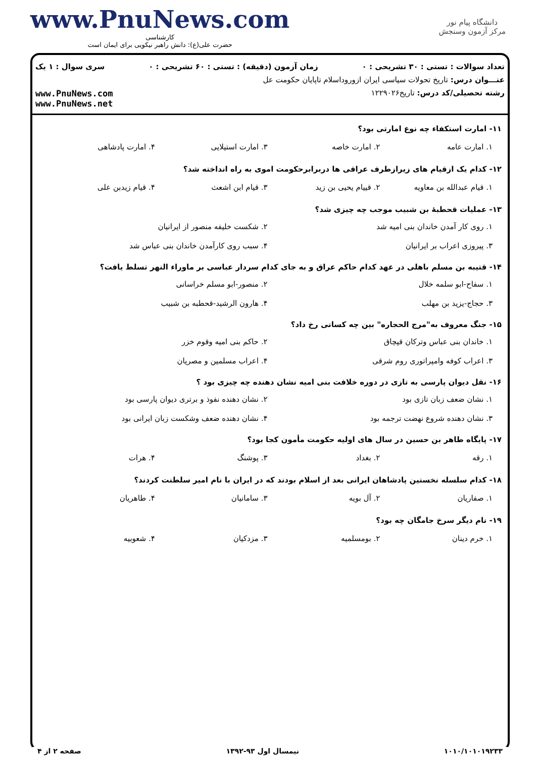دانشگاه پیام نور
مرکز آزمون وسنجش
www.PnuNews.com
کارشناسی
حضرت علی(ع): دانش راهبر نیکویی برای ایمان است
تعداد سوالات : تستی : ۳۰ تشریحی : ۰ زمان آزمون (دقیقه) : تستی : ۶۰ تشریحی : ۰ سری سوال : ۱ یک
عنـــوان درس: تاریخ تحولات سیاسی ایران ازورود‌اسلام تاپایان حکومت عل
رشته تحصیلی/کد درس: تاریخ۱۲۲۹۰۲۶ www.PnuNews.com
www.PnuNews.net
۱۱- امارت استکفاء چه نوع امارتی بود؟
۱. امارت عامه ۲. امارت خاصه ۳. امارت استیلایی ۴. امارت پادشاهی
۱۲- کدام یک ازقیام های زیرازطرف عراقی ها دربرابرحکومت اموی به راه انداخته شد؟
۱. قیام عبدالله بن معاویه ۲. قییام یحیی بن زید ۳. قیام ابن اشعث ۴. قیام زیدبن علی
۱۳- عملیات قحطبهٔ بن شبیب موجب چه چیزی شد؟
۱. روی کار آمدن خاندان بنی امیه شد ۲. شکست خلیفه منصور از ایرانیان ۳. پیروزی اعراب بر ایرانیان ۴. سبب روی کارآمدن خاندان بنی عباس شد
۱۴- قتیبه بن مسلم باهلی در عهد کدام حاکم عراق و به جای کدام سردار عباسی بر ماوراء النهر تسلط یافت؟
۱. سفاح-ابو سلمه خلال ۲. منصور-ابو مسلم خراسانی ۳. حجاج-یزید بن مهلب ۴. هارون الرشید-قحطبه بن شبیب
۱۵- جنگ معروف به"مرج الحجاره" بین چه کسانی رخ داد؟
۱. خاندان بنی عباس وترکان قپچاق ۲. حاکم بنی امیه وقوم خزر ۳. اعراب کوفه وامپراتوری روم شرقی ۴. اعراب مسلمین و مصریان
۱۶- نقل دیوان پارسی به تازی در دوره خلافت بنی امیه نشان دهنده چه چیزی بود ؟
۱. نشان ضعف زبان تازی بود ۲. نشان دهنده نفوذ و برتری دیوان پارسی بود ۳. نشان دهنده شروع نهضت ترجمه بود ۴. نشان دهنده ضعف وشکست زبان ایرانی بود
۱۷- پایگاه طاهر بن حسین در سال های اولیه حکومت مأمون کجا بود؟
۱. رقه ۲. بغداد ۳. پوشنگ ۴. هرات
۱۸- کدام سلسله نخستین پادشاهان ایرانی بعد از اسلام بودند که در ایران با نام امیر سلطنت کردند؟
۱. صفاریان ۲. آل بویه ۳. سامانیان ۴. طاهریان
۱۹- نام دیگر سرخ جامگان چه بود؟
۱. خرم دینان ۲. بومسلمیه ۳. مزدکیان ۴. شعوبیه
۱۰۱۰/۱۰۱۰۱۹۲۳۳ نیمسال اول ۹۳-۱۳۹۲ صفحه ۲ از ۴